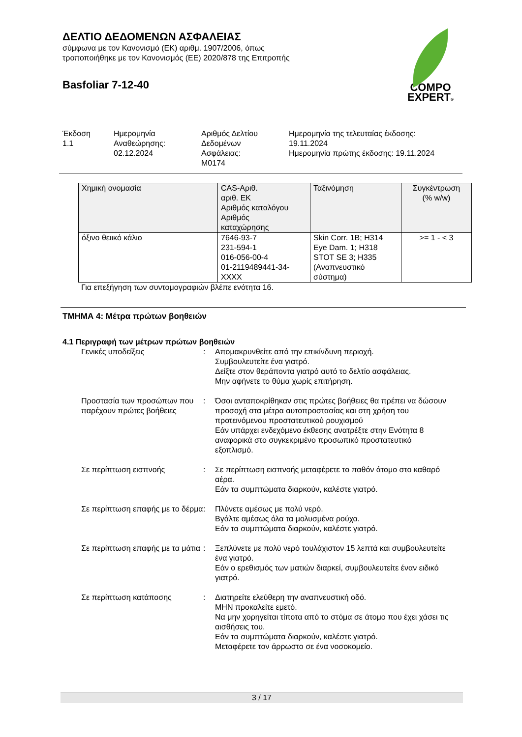ΔΕΛΤΙΟ ΔΕΔΟΜΕΝΩΝ ΑΣΦΑΛΕΙΑΣ
σύμφωνα με τον Κανονισμό (ΕΚ) αριθμ. 1907/2006, όπως
τροποποιήθηκε με τον Κανονισμός (ΕΕ) 2020/878 της Επιτροπής
Basfoliar 7-12-40
COMPO
EXPERT®
Έκδοση
1.1
Ημερομηνία
Αναθεώρησης:
02.12.2024
Αριθμός Δελτίου
Δεδομένων
Ασφάλειας:
M0174
Ημερομηνία της τελευταίας έκδοσης:
19.11.2024
Ημερομηνία πρώτης έκδοσης: 19.11.2024
| Χημική ονομασία | CAS-Αριθ. αριθ. ΕΚ Αριθμός καταλόγου Αριθμός καταχώρησης | Ταξινόμηση | Συγκέντρωση (% w/w) |
| όξινο θειικό κάλιο | 7646-93-7 231-594-1 016-056-00-4 01-2119489441-34- XXXX | Skin Corr. 1B; H314 Eye Dam. 1; H318 STOT SE 3; H335 (Αναπνευστικό σύστημα) | >= 1 - < 3 |
Για επεξήγηση των συντομογραφιών βλέπε ενότητα 16.
ΤΜΗΜΑ 4: Μέτρα πρώτων βοηθειών
4.1 Περιγραφή των μέτρων πρώτων βοηθειών
Γενικές υποδείξεις : Απομακρυνθείτε από την επικίνδυνη περιοχή.
Συμβουλευτείτε ένα γιατρό.
Δείξτε στον θεράποντα γιατρό αυτό το δελτίο ασφάλειας.
Μην αφήνετε το θύμα χωρίς επιτήρηση.
Προστασία των προσώπων που παρέχουν πρώτες βοήθειες
: Όσοι ανταποκρίθηκαν στις πρώτες βοήθειες θα πρέπει να δώσουν προσοχή στα μέτρα αυτοπροστασίας και στη χρήση του προτεινόμενου προστατευτικού ρουχισμού
Εάν υπάρχει ενδεχόμενο έκθεσης ανατρέξτε στην Ενότητα 8 αναφορικά στο συγκεκριμένο προσωπικό προστατευτικό εξοπλισμό.
Σε περίπτωση εισπνοής : Σε περίπτωση εισπνοής μεταφέρετε το παθόν άτομο στο καθαρό αέρα.
Εάν τα συμπτώματα διαρκούν, καλέστε γιατρό.
Σε περίπτωση επαφής με το δέρμα
: Πλύνετε αμέσως με πολύ νερό.
Βγάλτε αμέσως όλα τα μολυσμένα ρούχα.
Εάν τα συμπτώματα διαρκούν, καλέστε γιατρό.
Σε περίπτωση επαφής με τα μάτια
: Ξεπλύνετε με πολύ νερό τουλάχιστον 15 λεπτά και συμβουλευτείτε ένα γιατρό.
Εάν ο ερεθισμός των ματιών διαρκεί, συμβουλευτείτε έναν ειδικό γιατρό.
Σε περίπτωση κατάποσης : Διατηρείτε ελεύθερη την αναπνευστική οδό.
ΜΗΝ προκαλείτε εμετό.
Να μην χορηγείται τίποτα από το στόμα σε άτομο που έχει χάσει τις αισθήσεις του.
Εάν τα συμπτώματα διαρκούν, καλέστε γιατρό.
Μεταφέρετε τον άρρωστο σε ένα νοσοκομείο.
3 / 17